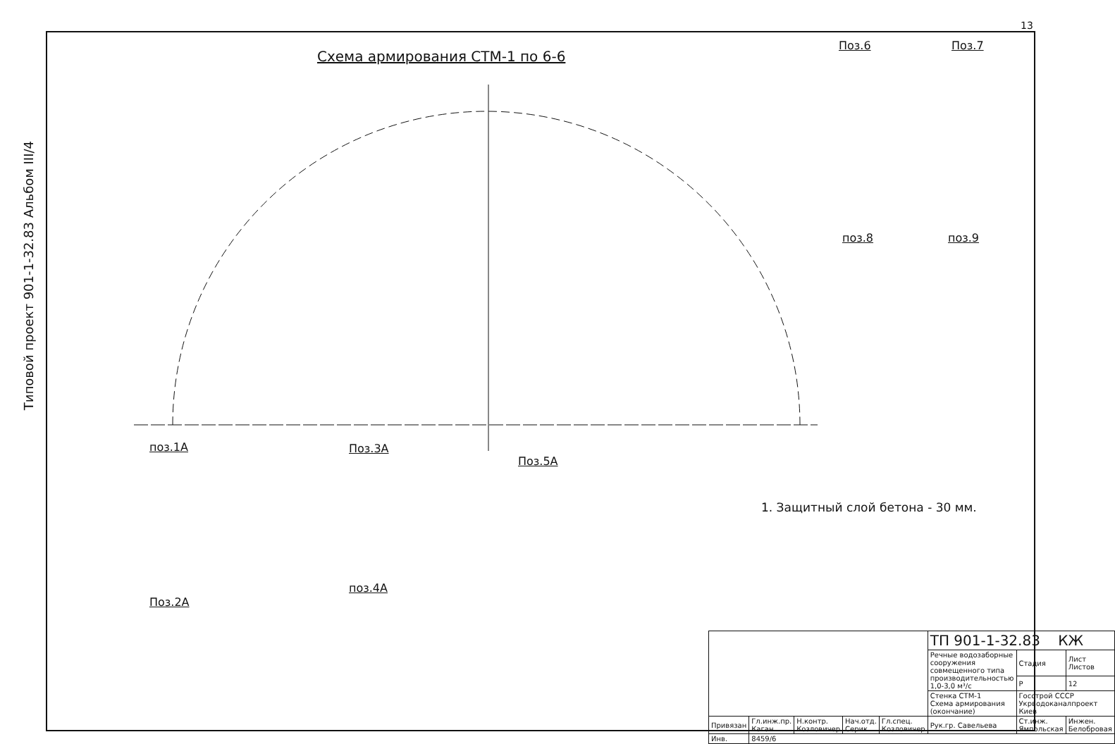13
Схема армирования СТМ-1 по 6-6
Типовой проект 901-1-32.83 Альбом III/4
Поз.6 Поз.7
поз.8 поз.9
поз.1А Поз.3А
Поз.5А
Поз.2А
поз.4А
1. Защитный слой бетона - 30 мм.
| | | | | | ТП 901-1-32.83 КЖ | | |
| | | | | | Речные водозаборные сооружения совмещенного типа производительностью 1,0-3,0 м³/с | Стадия | Лист Листов |
| | | | | | | Р | 12 |
| | | | | | Стенка СТМ-1 Схема армирования (окончание) | Госстрой СССР Укрводоканалпроект Киев | |
| Привязан | Гл.инж.пр. Каган | Н.контр. Козловичер | Нач.отд. Серик | Гл.спец. Козловичер | Рук.гр. Савельева | Ст.инж. Ямпольская | Инжен. Белобровая |
| Инв. | 8459/6 | | | | | | |